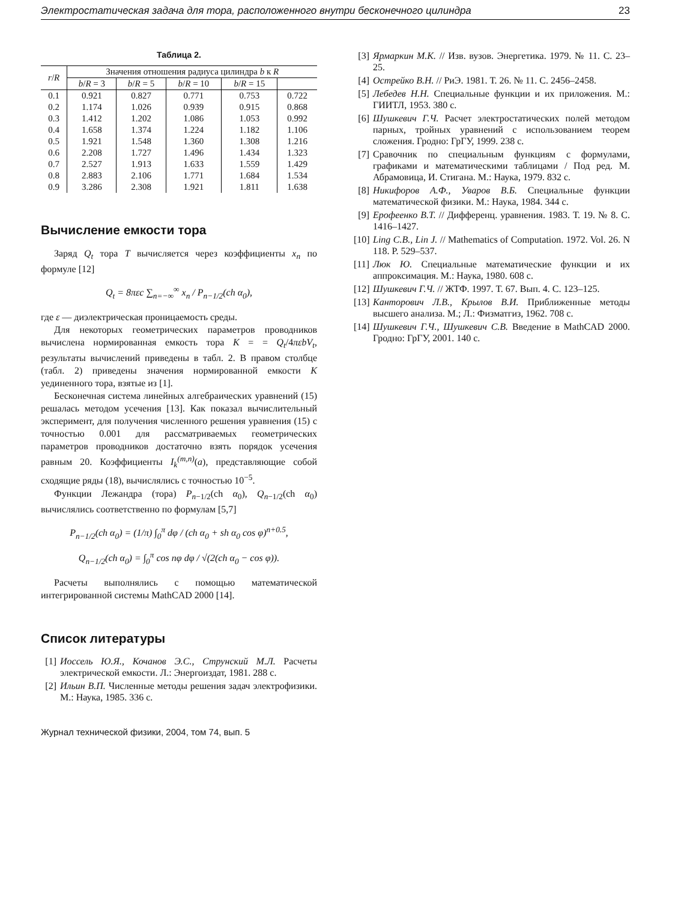Электростатическая задача для тора, расположенного внутри бесконечного цилиндра 23
Таблица 2.
| r / R | Значения отношения радиуса цилиндра b к R | | | | |
| --- | --- | --- | --- | --- | --- |
| | b / R = 3 | b / R = 5 | b / R = 10 | b / R = 15 | |
| 0.1 | 0.921 | 0.827 | 0.771 | 0.753 | 0.722 |
| 0.2 | 1.174 | 1.026 | 0.939 | 0.915 | 0.868 |
| 0.3 | 1.412 | 1.202 | 1.086 | 1.053 | 0.992 |
| 0.4 | 1.658 | 1.374 | 1.224 | 1.182 | 1.106 |
| 0.5 | 1.921 | 1.548 | 1.360 | 1.308 | 1.216 |
| 0.6 | 2.208 | 1.727 | 1.496 | 1.434 | 1.323 |
| 0.7 | 2.527 | 1.913 | 1.633 | 1.559 | 1.429 |
| 0.8 | 2.883 | 2.106 | 1.771 | 1.684 | 1.534 |
| 0.9 | 3.286 | 2.308 | 1.921 | 1.811 | 1.638 |
Вычисление емкости тора
Заряд Q<sub>t</sub> тора T вычисляется через коэффициенты x<sub>n</sub> по формуле [12]
Q<sub>t</sub> = 8πεc ∑<sub>n=−∞</sub><sup>∞</sup> x<sub>n</sub> / P<sub>n−1/2</sub>(ch α<sub>0</sub>),
где ε — диэлектрическая проницаемость среды.
Для некоторых геометрических параметров проводников вычислена нормированная емкость тора K = = Q<sub>t</sub>/4πεbV<sub>t</sub>, результаты вычислений приведены в табл. 2. В правом столбце (табл. 2) приведены значения нормированной емкости K уединенного тора, взятые из [1].
Бесконечная система линейных алгебраических уравнений (15) решалась методом усечения [13]. Как показал вычислительный эксперимент, для получения численного решения уравнения (15) с точностью 0.001 для рассматриваемых геометрических параметров проводников достаточно взять порядок усечения равным 20. Коэффициенты I<sub>k</sub><sup>(m,n)</sup>(a), представляющие собой сходящие ряды (18), вычислялись с точностью 10<sup>−5</sup>.
Функции Лежандра (тора) P<sub>n−1/2</sub>(ch α<sub>0</sub>), Q<sub>n−1/2</sub>(ch α<sub>0</sub>) вычислялись соответственно по формулам [5,7]
P<sub>n−1/2</sub>(ch α<sub>0</sub>) = (1/π) ∫<sub>0</sub><sup>π</sup> dφ / (ch α<sub>0</sub> + sh α<sub>0</sub> cos φ)<sup>n+0.5</sup>,
Q<sub>n−1/2</sub>(ch α<sub>0</sub>) = ∫<sub>0</sub><sup>π</sup> cos nφ dφ / √(2(ch α<sub>0</sub> − cos φ)).
Расчеты выполнялись с помощью математической интегрированной системы MathCAD 2000 [14].
Список литературы
[1] Иоссель Ю.Я., Кочанов Э.С., Струнский М.Л. Расчеты электрической емкости. Л.: Энергоиздат, 1981. 288 с.
[2] Ильин В.П. Численные методы решения задач электрофизики. М.: Наука, 1985. 336 с.
Журнал технической физики, 2004, том 74, вып. 5
[3] Ярмаркин М.К. // Изв. вузов. Энергетика. 1979. № 11. С. 23–25.
[4] Острейко В.Н. // РиЭ. 1981. Т. 26. № 11. С. 2456–2458.
[5] Лебедев Н.Н. Специальные функции и их приложения. М.: ГИИТЛ, 1953. 380 с.
[6] Шушкевич Г.Ч. Расчет электростатических полей методом парных, тройных уравнений с использованием теорем сложения. Гродно: ГрГУ, 1999. 238 с.
[7] Сравочник по специальным функциям с формулами, графиками и математическими таблицами / Под ред. М. Абрамовица, И. Стигана. М.: Наука, 1979. 832 с.
[8] Никифоров А.Ф., Уваров В.Б. Специальные функции математической физики. М.: Наука, 1984. 344 с.
[9] Ерофеенко В.Т. // Дифференц. уравнения. 1983. Т. 19. № 8. С. 1416–1427.
[10] Ling C.B., Lin J. // Mathematics of Computation. 1972. Vol. 26. N 118. P. 529–537.
[11] Люк Ю. Специальные математические функции и их аппроксимация. М.: Наука, 1980. 608 с.
[12] Шушкевич Г.Ч. // ЖТФ. 1997. Т. 67. Вып. 4. С. 123–125.
[13] Канторович Л.В., Крылов В.И. Приближенные методы высшего анализа. М.; Л.: Физматгиз, 1962. 708 с.
[14] Шушкевич Г.Ч., Шушкевич С.В. Введение в MathCAD 2000. Гродно: ГрГУ, 2001. 140 с.